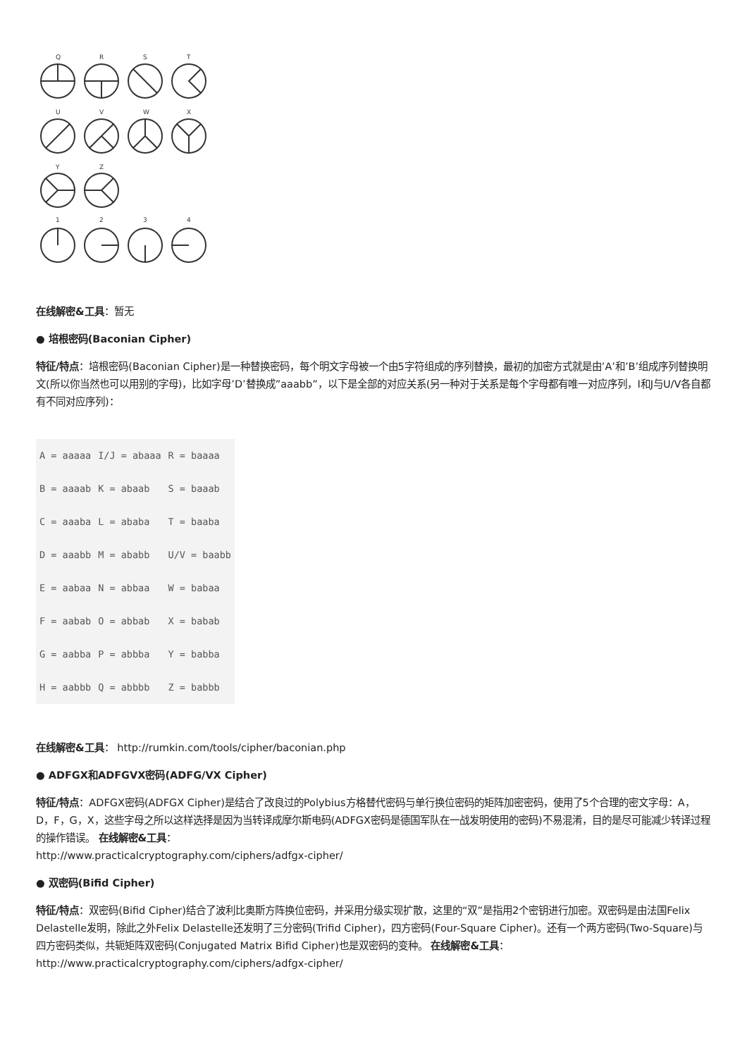Q
R
S
T
U
V
W
X
Y
Z
1
2
3
4
在线解密&工具：暂无
● 培根密码(Baconian Cipher)
特征/特点：培根密码(Baconian Cipher)是一种替换密码，每个明文字母被一个由5字符组成的序列替换，最初的加密方式就是由’A’和’B’组成序列替换明文(所以你当然也可以用别的字母)，比如字母’D’替换成”aaabb”，以下是全部的对应关系(另一种对于关系是每个字母都有唯一对应序列，I和J与U/V各自都有不同对应序列)：
| A = aaaaa | I/J = abaaa | R = baaaa |
| B = aaaab | K = abaab | S = baaab |
| C = aaaba | L = ababa | T = baaba |
| D = aaabb | M = ababb | U/V = baabb |
| E = aabaa | N = abbaa | W = babaa |
| F = aabab | O = abbab | X = babab |
| G = aabba | P = abbba | Y = babba |
| H = aabbb | Q = abbbb | Z = babbb |
在线解密&工具： http://rumkin.com/tools/cipher/baconian.php
● ADFGX和ADFGVX密码(ADFG/VX Cipher)
特征/特点：ADFGX密码(ADFGX Cipher)是结合了改良过的Polybius方格替代密码与单行换位密码的矩阵加密密码，使用了5个合理的密文字母：A，D，F，G，X，这些字母之所以这样选择是因为当转译成摩尔斯电码(ADFGX密码是德国军队在一战发明使用的密码)不易混淆，目的是尽可能减少转译过程的操作错误。 在线解密&工具：
http://www.practicalcryptography.com/ciphers/adfgx-cipher/
● 双密码(Bifid Cipher)
特征/特点：双密码(Bifid Cipher)结合了波利比奥斯方阵换位密码，并采用分级实现扩散，这里的“双”是指用2个密钥进行加密。双密码是由法国Felix Delastelle发明，除此之外Felix Delastelle还发明了三分密码(Trifid Cipher)，四方密码(Four-Square Cipher)。还有一个两方密码(Two-Square)与四方密码类似，共轭矩阵双密码(Conjugated Matrix Bifid Cipher)也是双密码的变种。 在线解密&工具： http://www.practicalcryptography.com/ciphers/adfgx-cipher/